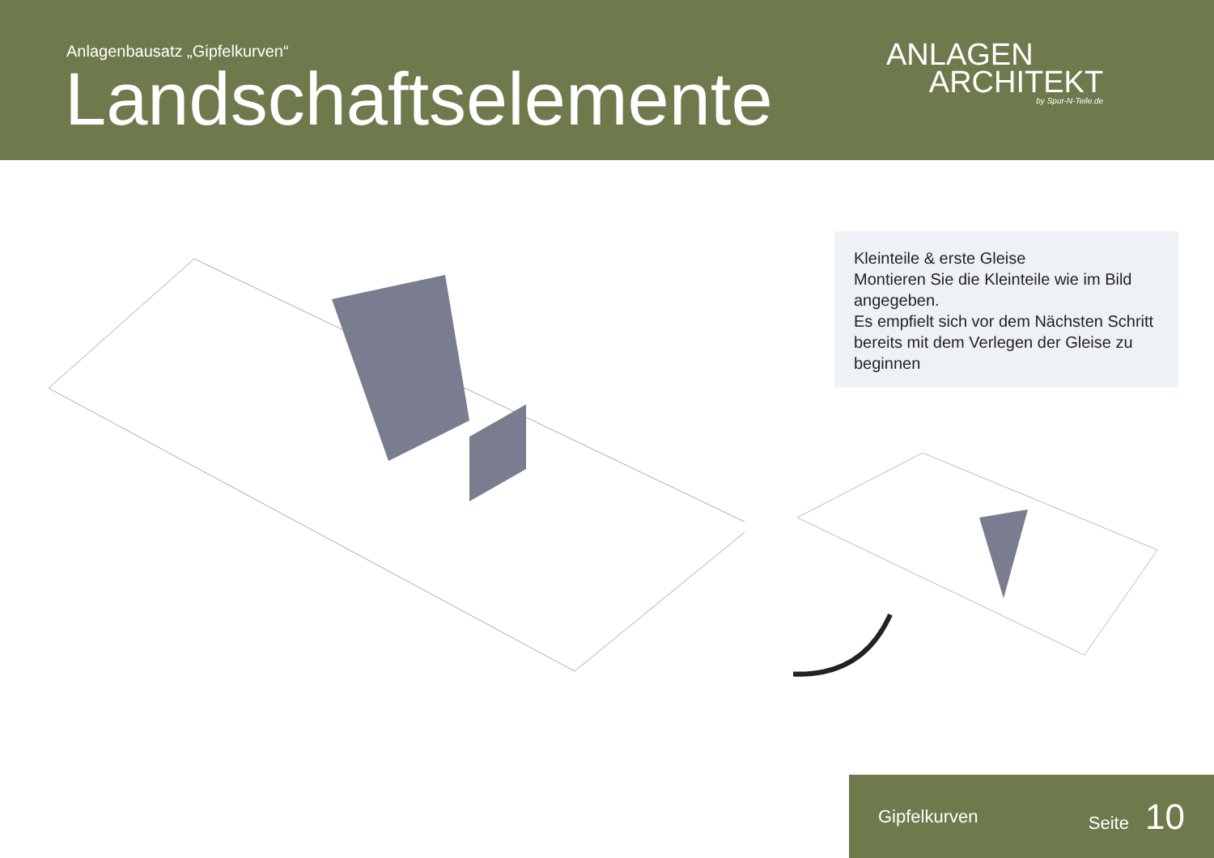Anlagenbausatz „Gipfelkurven“
Landschaftselemente
ANLAGEN
ARCHITEKT
by Spur-N-Teile.de
Kleinteile & erste Gleise
Montieren Sie die Kleinteile wie im Bild angegeben.
Es empfielt sich vor dem Nächsten Schritt bereits mit dem Verlegen der Gleise zu beginnen
Gipfelkurven Seite 10